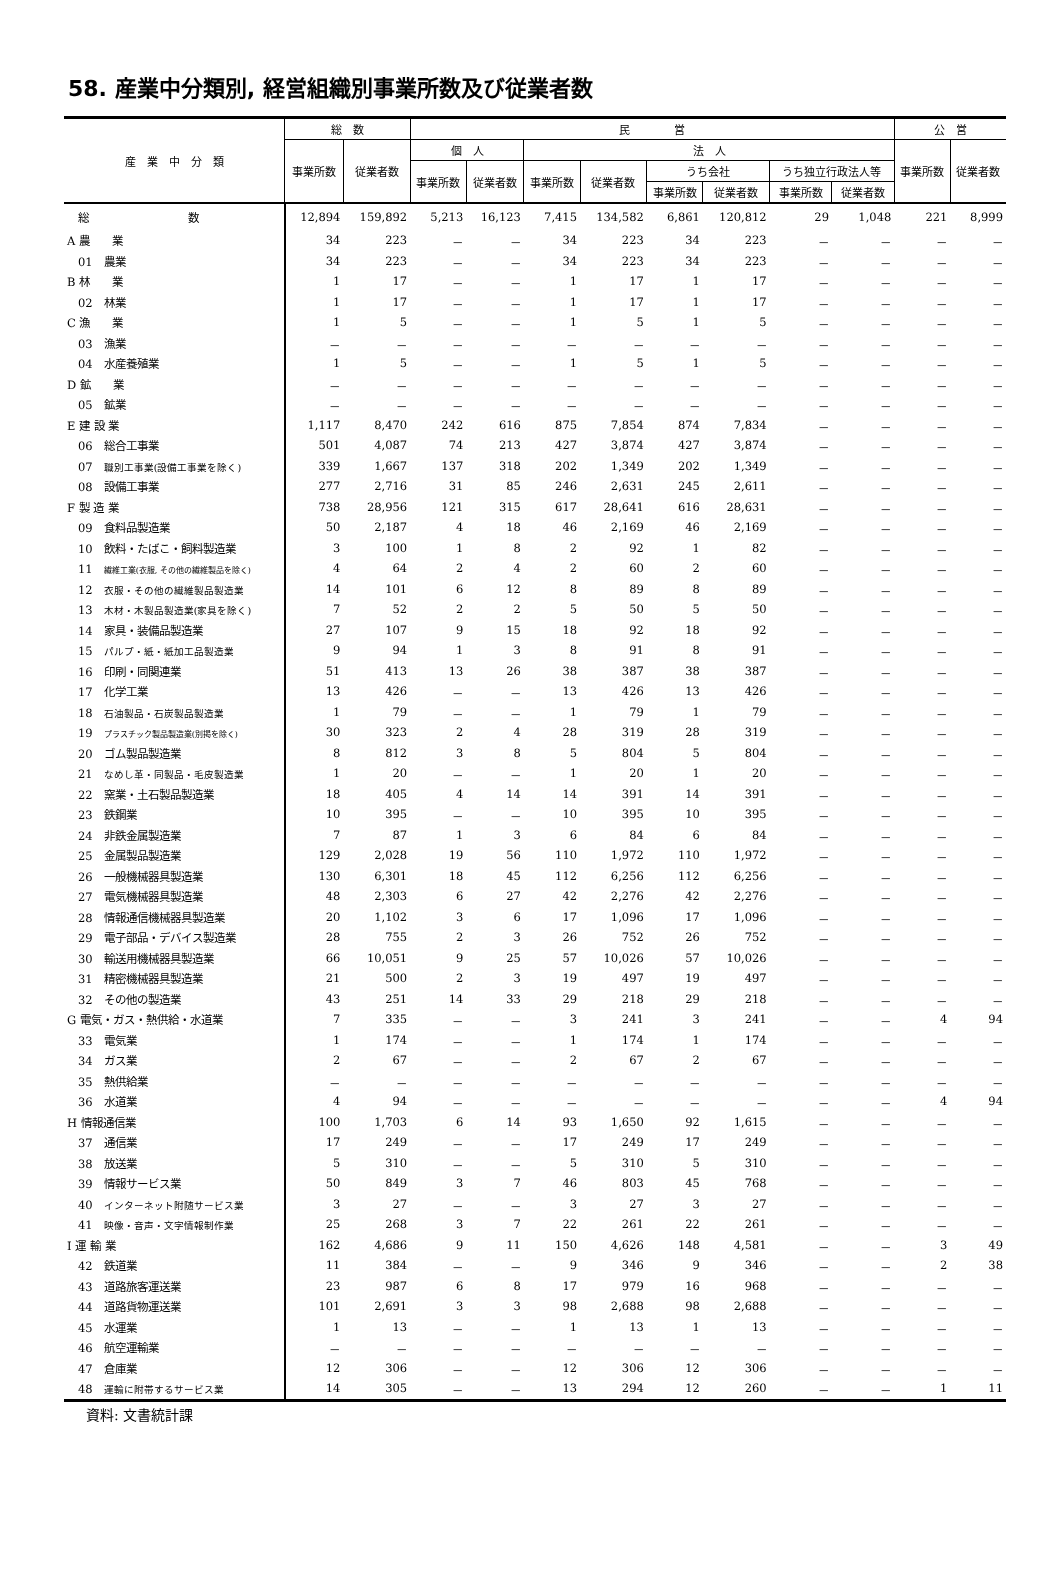58. 産業中分類別, 経営組織別事業所数及び従業者数
| 産 業 中 分 類 | 総 数 | | 民 営 | | | | | | | | 公 営 | |
| --- | --- | --- | --- | --- | --- | --- | --- | --- | --- | --- | --- | --- |
| | 事業所数 | 従業者数 | 個 人 | | 法 人 | | | | | | 事業所数 | 従業者数 |
| | | | 事業所数 | 従業者数 | 事業所数 | 従業者数 | うち会社 | | うち独立行政法人等 | | | |
| | | | | | | | 事業所数 | 従業者数 | 事業所数 | 従業者数 | | |
| 総 数 | 12,894 | 159,892 | 5,213 | 16,123 | 7,415 | 134,582 | 6,861 | 120,812 | 29 | 1,048 | 221 | 8,999 |
| A 農 業 | 34 | 223 | － | － | 34 | 223 | 34 | 223 | － | － | － | － |
| 01 農業 | 34 | 223 | － | － | 34 | 223 | 34 | 223 | － | － | － | － |
| B 林 業 | 1 | 17 | － | － | 1 | 17 | 1 | 17 | － | － | － | － |
| 02 林業 | 1 | 17 | － | － | 1 | 17 | 1 | 17 | － | － | － | － |
| C 漁 業 | 1 | 5 | － | － | 1 | 5 | 1 | 5 | － | － | － | － |
| 03 漁業 | － | － | － | － | － | － | － | － | － | － | － | － |
| 04 水産養殖業 | 1 | 5 | － | － | 1 | 5 | 1 | 5 | － | － | － | － |
| D 鉱 業 | － | － | － | － | － | － | － | － | － | － | － | － |
| 05 鉱業 | － | － | － | － | － | － | － | － | － | － | － | － |
| E 建 設 業 | 1,117 | 8,470 | 242 | 616 | 875 | 7,854 | 874 | 7,834 | － | － | － | － |
| 06 総合工事業 | 501 | 4,087 | 74 | 213 | 427 | 3,874 | 427 | 3,874 | － | － | － | － |
| 07 職別工事業(設備工事業を除く) | 339 | 1,667 | 137 | 318 | 202 | 1,349 | 202 | 1,349 | － | － | － | － |
| 08 設備工事業 | 277 | 2,716 | 31 | 85 | 246 | 2,631 | 245 | 2,611 | － | － | － | － |
| F 製 造 業 | 738 | 28,956 | 121 | 315 | 617 | 28,641 | 616 | 28,631 | － | － | － | － |
| 09 食料品製造業 | 50 | 2,187 | 4 | 18 | 46 | 2,169 | 46 | 2,169 | － | － | － | － |
| 10 飲料・たばこ・飼料製造業 | 3 | 100 | 1 | 8 | 2 | 92 | 1 | 82 | － | － | － | － |
| 11 繊維工業(衣服, その他の繊維製品を除く) | 4 | 64 | 2 | 4 | 2 | 60 | 2 | 60 | － | － | － | － |
| 12 衣服・その他の繊維製品製造業 | 14 | 101 | 6 | 12 | 8 | 89 | 8 | 89 | － | － | － | － |
| 13 木材・木製品製造業(家具を除く) | 7 | 52 | 2 | 2 | 5 | 50 | 5 | 50 | － | － | － | － |
| 14 家具・装備品製造業 | 27 | 107 | 9 | 15 | 18 | 92 | 18 | 92 | － | － | － | － |
| 15 パルプ・紙・紙加工品製造業 | 9 | 94 | 1 | 3 | 8 | 91 | 8 | 91 | － | － | － | － |
| 16 印刷・同関連業 | 51 | 413 | 13 | 26 | 38 | 387 | 38 | 387 | － | － | － | － |
| 17 化学工業 | 13 | 426 | － | － | 13 | 426 | 13 | 426 | － | － | － | － |
| 18 石油製品・石炭製品製造業 | 1 | 79 | － | － | 1 | 79 | 1 | 79 | － | － | － | － |
| 19 プラスチック製品製造業(別掲を除く) | 30 | 323 | 2 | 4 | 28 | 319 | 28 | 319 | － | － | － | － |
| 20 ゴム製品製造業 | 8 | 812 | 3 | 8 | 5 | 804 | 5 | 804 | － | － | － | － |
| 21 なめし革・同製品・毛皮製造業 | 1 | 20 | － | － | 1 | 20 | 1 | 20 | － | － | － | － |
| 22 窯業・土石製品製造業 | 18 | 405 | 4 | 14 | 14 | 391 | 14 | 391 | － | － | － | － |
| 23 鉄鋼業 | 10 | 395 | － | － | 10 | 395 | 10 | 395 | － | － | － | － |
| 24 非鉄金属製造業 | 7 | 87 | 1 | 3 | 6 | 84 | 6 | 84 | － | － | － | － |
| 25 金属製品製造業 | 129 | 2,028 | 19 | 56 | 110 | 1,972 | 110 | 1,972 | － | － | － | － |
| 26 一般機械器具製造業 | 130 | 6,301 | 18 | 45 | 112 | 6,256 | 112 | 6,256 | － | － | － | － |
| 27 電気機械器具製造業 | 48 | 2,303 | 6 | 27 | 42 | 2,276 | 42 | 2,276 | － | － | － | － |
| 28 情報通信機械器具製造業 | 20 | 1,102 | 3 | 6 | 17 | 1,096 | 17 | 1,096 | － | － | － | － |
| 29 電子部品・デバイス製造業 | 28 | 755 | 2 | 3 | 26 | 752 | 26 | 752 | － | － | － | － |
| 30 輸送用機械器具製造業 | 66 | 10,051 | 9 | 25 | 57 | 10,026 | 57 | 10,026 | － | － | － | － |
| 31 精密機械器具製造業 | 21 | 500 | 2 | 3 | 19 | 497 | 19 | 497 | － | － | － | － |
| 32 その他の製造業 | 43 | 251 | 14 | 33 | 29 | 218 | 29 | 218 | － | － | － | － |
| G 電気・ガス・熱供給・水道業 | 7 | 335 | － | － | 3 | 241 | 3 | 241 | － | － | 4 | 94 |
| 33 電気業 | 1 | 174 | － | － | 1 | 174 | 1 | 174 | － | － | － | － |
| 34 ガス業 | 2 | 67 | － | － | 2 | 67 | 2 | 67 | － | － | － | － |
| 35 熱供給業 | － | － | － | － | － | － | － | － | － | － | － | － |
| 36 水道業 | 4 | 94 | － | － | － | － | － | － | － | － | 4 | 94 |
| H 情報通信業 | 100 | 1,703 | 6 | 14 | 93 | 1,650 | 92 | 1,615 | － | － | － | － |
| 37 通信業 | 17 | 249 | － | － | 17 | 249 | 17 | 249 | － | － | － | － |
| 38 放送業 | 5 | 310 | － | － | 5 | 310 | 5 | 310 | － | － | － | － |
| 39 情報サービス業 | 50 | 849 | 3 | 7 | 46 | 803 | 45 | 768 | － | － | － | － |
| 40 インターネット附随サービス業 | 3 | 27 | － | － | 3 | 27 | 3 | 27 | － | － | － | － |
| 41 映像・音声・文字情報制作業 | 25 | 268 | 3 | 7 | 22 | 261 | 22 | 261 | － | － | － | － |
| I 運 輸 業 | 162 | 4,686 | 9 | 11 | 150 | 4,626 | 148 | 4,581 | － | － | 3 | 49 |
| 42 鉄道業 | 11 | 384 | － | － | 9 | 346 | 9 | 346 | － | － | 2 | 38 |
| 43 道路旅客運送業 | 23 | 987 | 6 | 8 | 17 | 979 | 16 | 968 | － | － | － | － |
| 44 道路貨物運送業 | 101 | 2,691 | 3 | 3 | 98 | 2,688 | 98 | 2,688 | － | － | － | － |
| 45 水運業 | 1 | 13 | － | － | 1 | 13 | 1 | 13 | － | － | － | － |
| 46 航空運輸業 | － | － | － | － | － | － | － | － | － | － | － | － |
| 47 倉庫業 | 12 | 306 | － | － | 12 | 306 | 12 | 306 | － | － | － | － |
| 48 運輸に附帯するサービス業 | 14 | 305 | － | － | 13 | 294 | 12 | 260 | － | － | 1 | 11 |
資料: 文書統計課